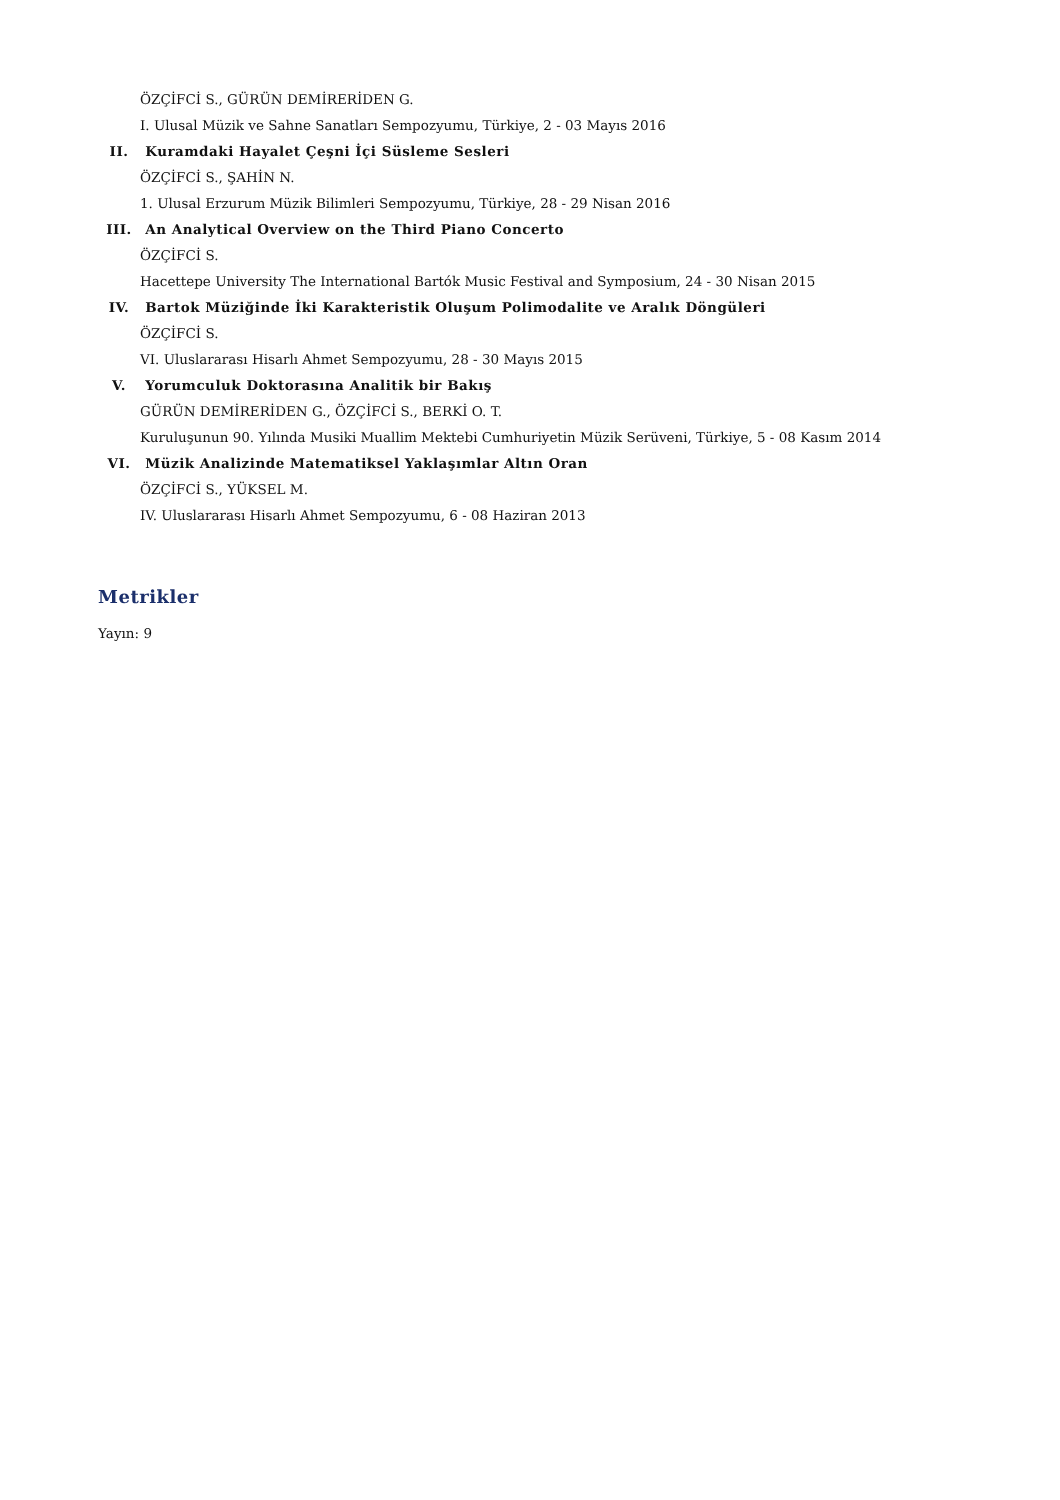ÖZÇİFCİ S., GÜRÜN DEMİRERİDEN G.
I. Ulusal Müzik ve Sahne Sanatları Sempozyumu, Türkiye, 2 - 03 Mayıs 2016
II. Kuramdaki Hayalet Çeşni İçi Süsleme Sesleri
ÖZÇİFCİ S., ŞAHİN N.
1. Ulusal Erzurum Müzik Bilimleri Sempozyumu, Türkiye, 28 - 29 Nisan 2016
III. An Analytical Overview on the Third Piano Concerto
ÖZÇİFCİ S.
Hacettepe University The International Bartók Music Festival and Symposium, 24 - 30 Nisan 2015
IV. Bartok Müziğinde İki Karakteristik Oluşum Polimodalite ve Aralık Döngüleri
ÖZÇİFCİ S.
VI. Uluslararası Hisarlı Ahmet Sempozyumu, 28 - 30 Mayıs 2015
V. Yorumculuk Doktorasına Analitik bir Bakış
GÜRÜN DEMİRERİDEN G., ÖZÇİFCİ S., BERKİ O. T.
Kuruluşunun 90. Yılında Musiki Muallim Mektebi Cumhuriyetin Müzik Serüveni, Türkiye, 5 - 08 Kasım 2014
VI. Müzik Analizinde Matematiksel Yaklaşımlar Altın Oran
ÖZÇİFCİ S., YÜKSEL M.
IV. Uluslararası Hisarlı Ahmet Sempozyumu, 6 - 08 Haziran 2013
Metrikler
Yayın: 9